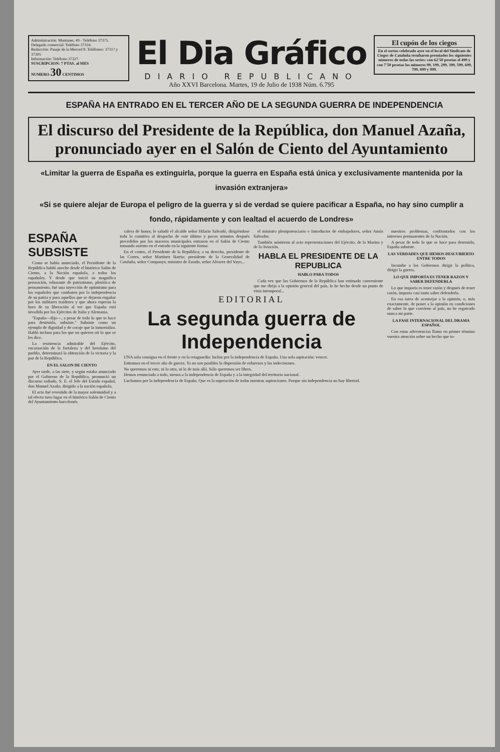Administración: Muntaner, 49 - Teléfono 373?5.
Delegado comercial: Teléfono 37334.
Redacción: Pasaje de la Merced 8. Teléfonos: 3731? y 37305
Información: Teléfono 37327.
SUSCRIPCION: 7 PTAS. al MES
NUMERO 30 CENTIMOS
El Dia Gráfico
DIARIO REPUBLICANO
Año XXVI Barcelona. Martes, 19 de Julio de 1938 Núm. 6.795
El cupón de los ciegos
En el sorteo celebrado ayer en el local del Sindicato de Ciegos de Cataluña resultaron premiados los siguientes números de todas las series: con 62'50 pesetas el 499 y con 7'50 pesetas los números 99, 199, 299, 399, 599, 699, 799, 899 y 999.
ESPAÑA HA ENTRADO EN EL TERCER AÑO DE LA SEGUNDA GUERRA DE INDEPENDENCIA
El discurso del Presidente de la República, don Manuel Azaña, pronunciado ayer en el Salón de Ciento del Ayuntamiento
«Limitar la guerra de España es extinguirla, porque la guerra en España está única y exclusivamente mantenida por la invasión extranjera»
«Si se quiere alejar de Europa el peligro de la guerra y si de verdad se quiere pacificar a España, no hay sino cumplir a fondo, rápidamente y con lealtad el acuerdo de Londres»
ESPAÑA SUBSISTE
Como se había anunciado, el Presidente de la República habló anoche desde el histórico Salón de Ciento, a la Nación española, a todos los españoles. Y desde que inició su magnífica peroración, rebosante de patriotismo, pletórica de pensamiento, fué una inyección de optimismo para los españoles que combaten por la independencia de su patria y para aquellos que se dejaron engañar por los militares traidores y que ahora esperan la hora de su liberación al ver que España está invadida por los Ejércitos de Italia y Alemania.
"España—dijo—, a pesar de todo lo que se hace para destruirla, subsiste." Subsiste como un ejemplo de dignidad y de coraje que la inmortaliza. Habló incluso para los que no quieren oír lo que se les dice.
La resistencia admirable del Ejército, encarnación de la fortaleza y del heroísmo del pueblo, determinará la obtención de la victoria y la paz de la República.
EN EL SALON DE CIENTO
Ayer tarde, a las siete, y según estaba anunciado por el Gobierno de la República, pronunció un discurso radiado, S. E. el Jefe del Estado español, don Manuel Azaña, dirigido a la nación española.
El acto fué revestido de la mayor solemnidad y a tal efecto tuvo lugar en el histórico Salón de Ciento del Ayuntamiento barcelonés.
calera de honor, le saludó el alcalde señor Hilario Salvadó, dirigiéndose toda la comitiva al despacho de este último y pocos minutos después precedidos por los maceros municipales entraron en el Salón de Ciento tomando asiento en el estrado en la siguiente forma:
En el centro, el Presidente de la República; a su derecha, presidente de las Cortes, señor Martínez Barrio; presidente de la Generalidad de Cataluña, señor Companys; ministro de Estado, señor Alvarez del Vayo...
el ministro plenipotenciario e Introductor de embajadores, señor Amós Salvador.
También asistieron al acto representaciones del Ejército, de la Marina y de la Aviación.
HABLA EL PRESIDENTE DE LA REPUBLICA
HABLO PARA TODOS
Cada vez que los Gobiernos de la República han estimado conveniente que me dirija a la opinión general del país, lo he hecho desde un punto de vista intemporal...
EDITORIAL
La segunda guerra de Independencia
UNA sola consigna en el frente y en la retaguardia: luchar por la independencia de España. Una sola aspiración: vencer.
Entramos en el tercer año de guerra. Ya no son posibles la dispersión de esfuerzos y las indecisiones.
No queremos ni esto, ni lo otro, ni lo de más allá. Sólo queremos ser libres.
Hemos renunciado a todo, menos a la independencia de España y a la integridad del territorio nacional.
Luchamos por la independencia de España. Que es la superación de todas nuestras aspiraciones. Porque sin independencia no hay libertad.
nuestros problemas, confrontados con los intereses permanentes de la Nación.
A pesar de todo lo que se hace para destruirla, España subsiste.
LAS VERDADES QUE HEMOS DESCUBIERTO ENTRE TODOS
Incumbe a los Gobiernos dirigir la política, dirigir la guerra.
LO QUE IMPORTA ES TENER RAZON Y SABER DEFENDERLA
Lo que importa es tener razón y después de tener razón, importa casi tanto saber defenderla.
En esa tarea de aconsejar a la opinión, o, más exactamente, de poner a la opinión en condiciones de saber lo que conviene al país, no he regateado nunca mi parte.
LA FASE INTERNACIONAL DEL DRAMA ESPAÑOL
Con estas advertencias llamo en primer término vuestra atención sobre un hecho que to-